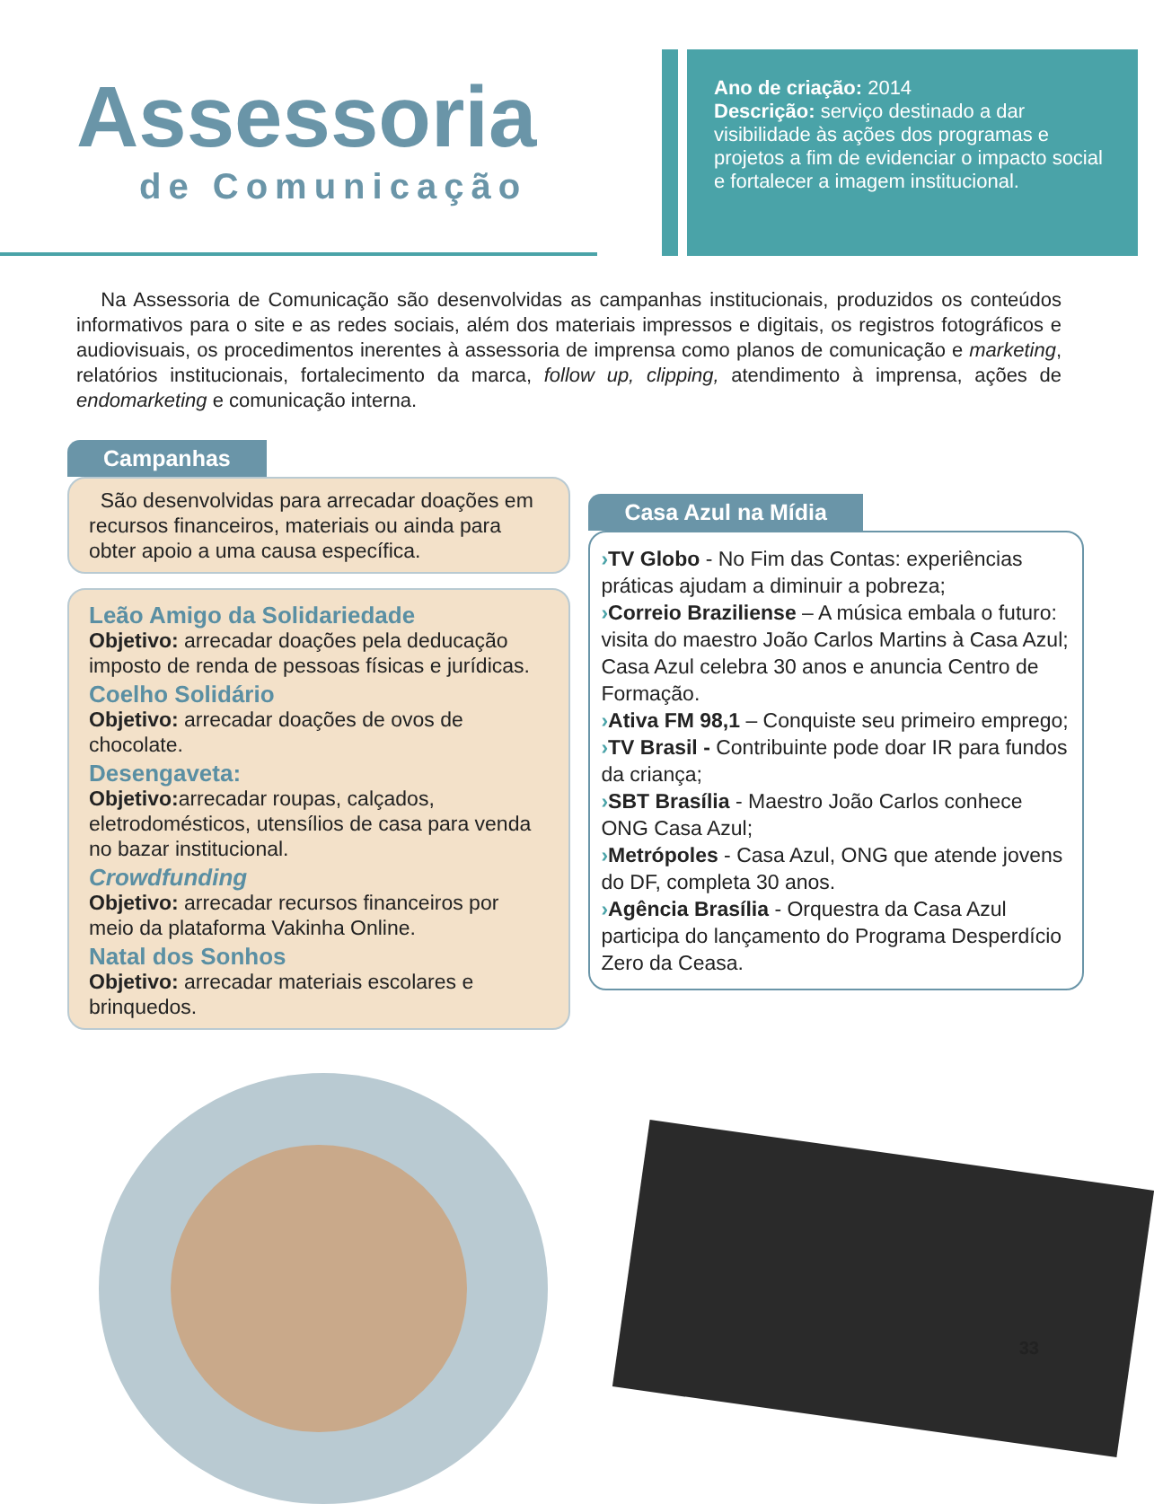Assessoria
de Comunicação
Ano de criação: 2014
Descrição: serviço destinado a dar visibilidade às ações dos programas e projetos a fim de evidenciar o impacto social e fortalecer a imagem institucional.
Na Assessoria de Comunicação são desenvolvidas as campanhas institucionais, produzidos os conteúdos informativos para o site e as redes sociais, além dos materiais impressos e digitais, os registros fotográficos e audiovisuais, os procedimentos inerentes à assessoria de imprensa como planos de comunicação e marketing, relatórios institucionais, fortalecimento da marca, follow up, clipping, atendimento à imprensa, ações de endomarketing e comunicação interna.
Campanhas
São desenvolvidas para arrecadar doações em recursos financeiros, materiais ou ainda para obter apoio a uma causa específica.
Leão Amigo da Solidariedade
Objetivo: arrecadar doações pela deducação imposto de renda de pessoas físicas e jurídicas.
Coelho Solidário
Objetivo: arrecadar doações de ovos de chocolate.
Desengaveta:
Objetivo: arrecadar roupas, calçados, eletrodomésticos, utensílios de casa para venda no bazar institucional.
Crowdfunding
Objetivo: arrecadar recursos financeiros por meio da plataforma Vakinha Online.
Natal dos Sonhos
Objetivo: arrecadar materiais escolares e brinquedos.
Casa Azul na Mídia
›TV Globo - No Fim das Contas: experiências práticas ajudam a diminuir a pobreza;
›Correio Braziliense – A música embala o futuro: visita do maestro João Carlos Martins à Casa Azul; Casa Azul celebra 30 anos e anuncia Centro de Formação.
›Ativa FM 98,1 – Conquiste seu primeiro emprego;
›TV Brasil - Contribuinte pode doar IR para fundos da criança;
›SBT Brasília - Maestro João Carlos conhece ONG Casa Azul;
›Metrópoles - Casa Azul, ONG que atende jovens do DF, completa 30 anos.
›Agência Brasília - Orquestra da Casa Azul participa do lançamento do Programa Desperdício Zero da Ceasa.
33